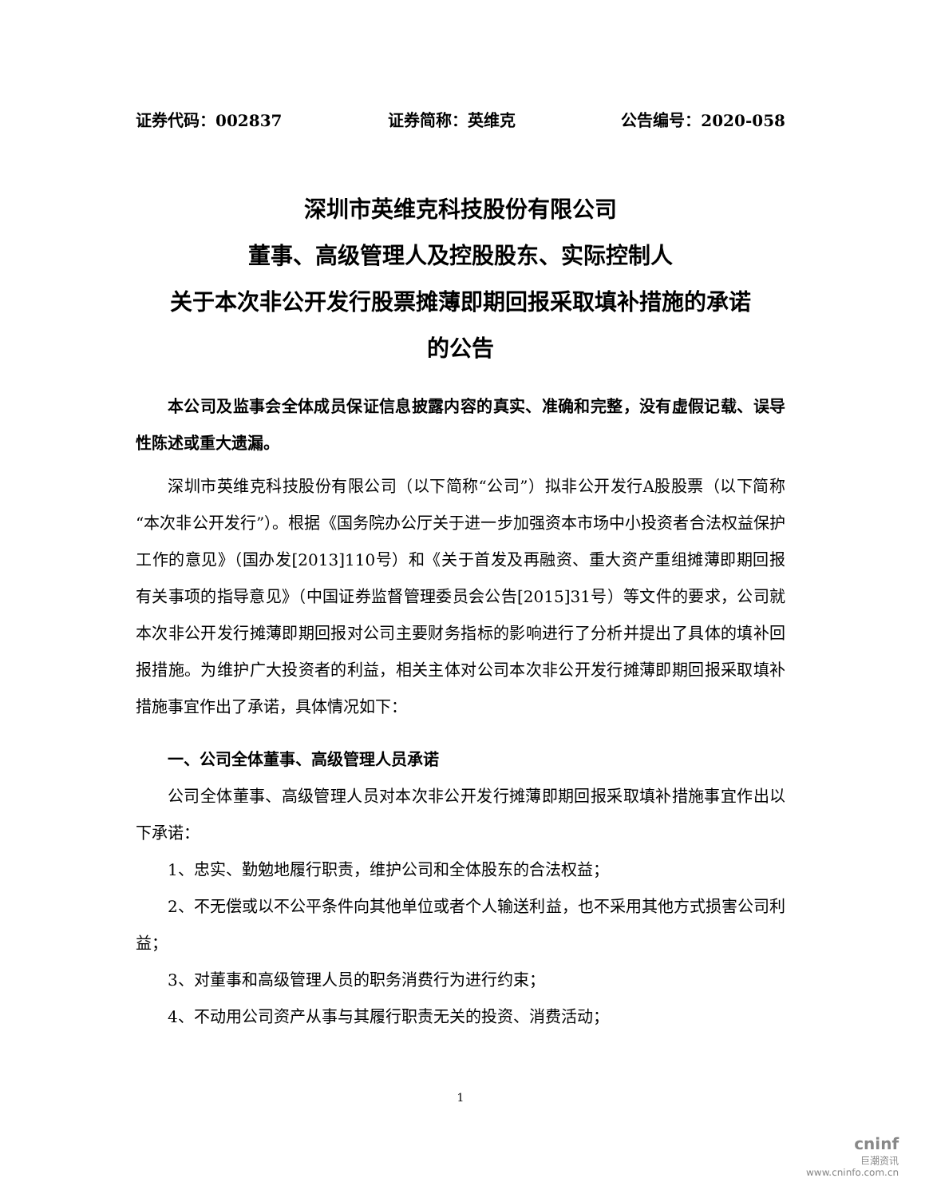证券代码：002837 证券简称：英维克 公告编号：2020-058
深圳市英维克科技股份有限公司
董事、高级管理人及控股股东、实际控制人
关于本次非公开发行股票摊薄即期回报采取填补措施的承诺
的公告
本公司及监事会全体成员保证信息披露内容的真实、准确和完整，没有虚假记载、误导性陈述或重大遗漏。
深圳市英维克科技股份有限公司（以下简称“公司”）拟非公开发行A股股票（以下简称“本次非公开发行”）。根据《国务院办公厅关于进一步加强资本市场中小投资者合法权益保护工作的意见》（国办发[2013]110号）和《关于首发及再融资、重大资产重组摊薄即期回报有关事项的指导意见》（中国证券监督管理委员会公告[2015]31号）等文件的要求，公司就本次非公开发行摊薄即期回报对公司主要财务指标的影响进行了分析并提出了具体的填补回报措施。为维护广大投资者的利益，相关主体对公司本次非公开发行摊薄即期回报采取填补措施事宜作出了承诺，具体情况如下：
一、公司全体董事、高级管理人员承诺
公司全体董事、高级管理人员对本次非公开发行摊薄即期回报采取填补措施事宜作出以下承诺：
1、忠实、勤勉地履行职责，维护公司和全体股东的合法权益；
2、不无偿或以不公平条件向其他单位或者个人输送利益，也不采用其他方式损害公司利益；
3、对董事和高级管理人员的职务消费行为进行约束；
4、不动用公司资产从事与其履行职责无关的投资、消费活动；
1
cninf
巨潮资讯
www.cninfo.com.cn